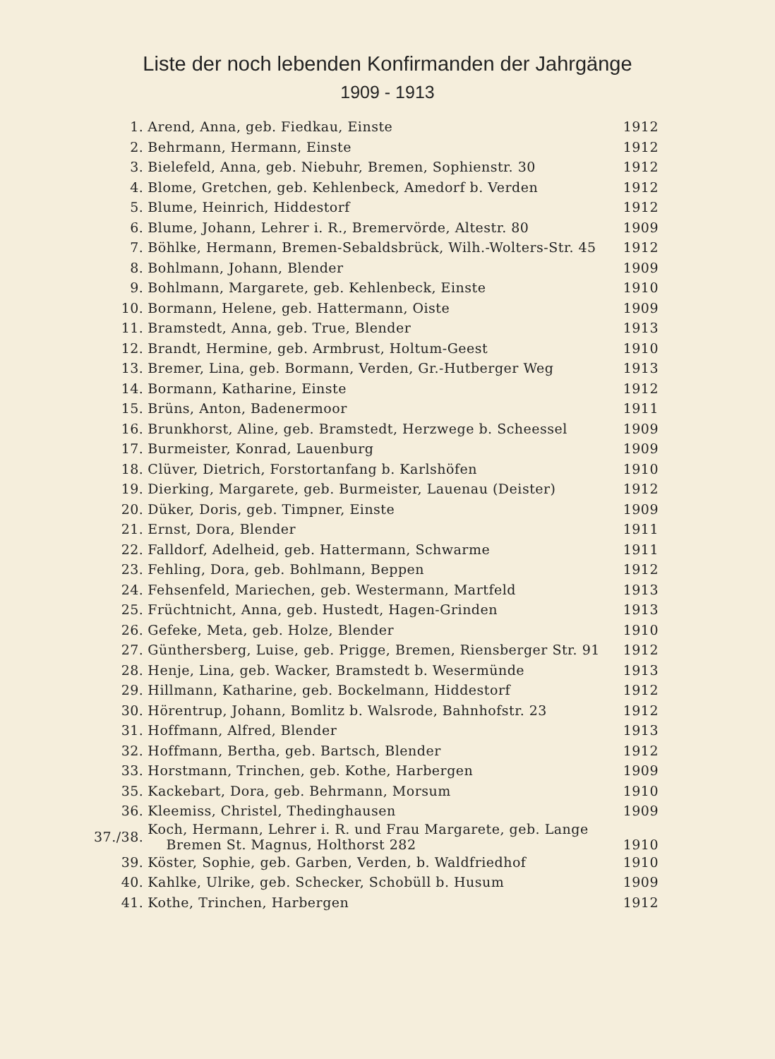Liste der noch lebenden Konfirmanden der Jahrgänge
1909 - 1913
| 1. | Arend, Anna, geb. Fiedkau, Einste | 1912 |
| 2. | Behrmann, Hermann, Einste | 1912 |
| 3. | Bielefeld, Anna, geb. Niebuhr, Bremen, Sophienstr. 30 | 1912 |
| 4. | Blome, Gretchen, geb. Kehlenbeck, Amedorf b. Verden | 1912 |
| 5. | Blume, Heinrich, Hiddestorf | 1912 |
| 6. | Blume, Johann, Lehrer i. R., Bremervörde, Altestr. 80 | 1909 |
| 7. | Böhlke, Hermann, Bremen-Sebaldsbrück, Wilh.-Wolters-Str. 45 | 1912 |
| 8. | Bohlmann, Johann, Blender | 1909 |
| 9. | Bohlmann, Margarete, geb. Kehlenbeck, Einste | 1910 |
| 10. | Bormann, Helene, geb. Hattermann, Oiste | 1909 |
| 11. | Bramstedt, Anna, geb. True, Blender | 1913 |
| 12. | Brandt, Hermine, geb. Armbrust, Holtum-Geest | 1910 |
| 13. | Bremer, Lina, geb. Bormann, Verden, Gr.-Hutberger Weg | 1913 |
| 14. | Bormann, Katharine, Einste | 1912 |
| 15. | Brüns, Anton, Badenermoor | 1911 |
| 16. | Brunkhorst, Aline, geb. Bramstedt, Herzwege b. Scheessel | 1909 |
| 17. | Burmeister, Konrad, Lauenburg | 1909 |
| 18. | Clüver, Dietrich, Forstortanfang b. Karlshöfen | 1910 |
| 19. | Dierking, Margarete, geb. Burmeister, Lauenau (Deister) | 1912 |
| 20. | Düker, Doris, geb. Timpner, Einste | 1909 |
| 21. | Ernst, Dora, Blender | 1911 |
| 22. | Falldorf, Adelheid, geb. Hattermann, Schwarme | 1911 |
| 23. | Fehling, Dora, geb. Bohlmann, Beppen | 1912 |
| 24. | Fehsenfeld, Mariechen, geb. Westermann, Martfeld | 1913 |
| 25. | Früchtnicht, Anna, geb. Hustedt, Hagen-Grinden | 1913 |
| 26. | Gefeke, Meta, geb. Holze, Blender | 1910 |
| 27. | Günthersberg, Luise, geb. Prigge, Bremen, Riensberger Str. 91 | 1912 |
| 28. | Henje, Lina, geb. Wacker, Bramstedt b. Wesermünde | 1913 |
| 29. | Hillmann, Katharine, geb. Bockelmann, Hiddestorf | 1912 |
| 30. | Hörentrup, Johann, Bomlitz b. Walsrode, Bahnhofstr. 23 | 1912 |
| 31. | Hoffmann, Alfred, Blender | 1913 |
| 32. | Hoffmann, Bertha, geb. Bartsch, Blender | 1912 |
| 33. | Horstmann, Trinchen, geb. Kothe, Harbergen | 1909 |
| 35. | Kackebart, Dora, geb. Behrmann, Morsum | 1910 |
| 36. | Kleemiss, Christel, Thedinghausen | 1909 |
| 37./38. | Koch, Hermann, Lehrer i. R. und Frau Margarete, geb. Lange Bremen St. Magnus, Holthorst 282 | 1910 |
| 39. | Köster, Sophie, geb. Garben, Verden, b. Waldfriedhof | 1910 |
| 40. | Kahlke, Ulrike, geb. Schecker, Schobüll b. Husum | 1909 |
| 41. | Kothe, Trinchen, Harbergen | 1912 |